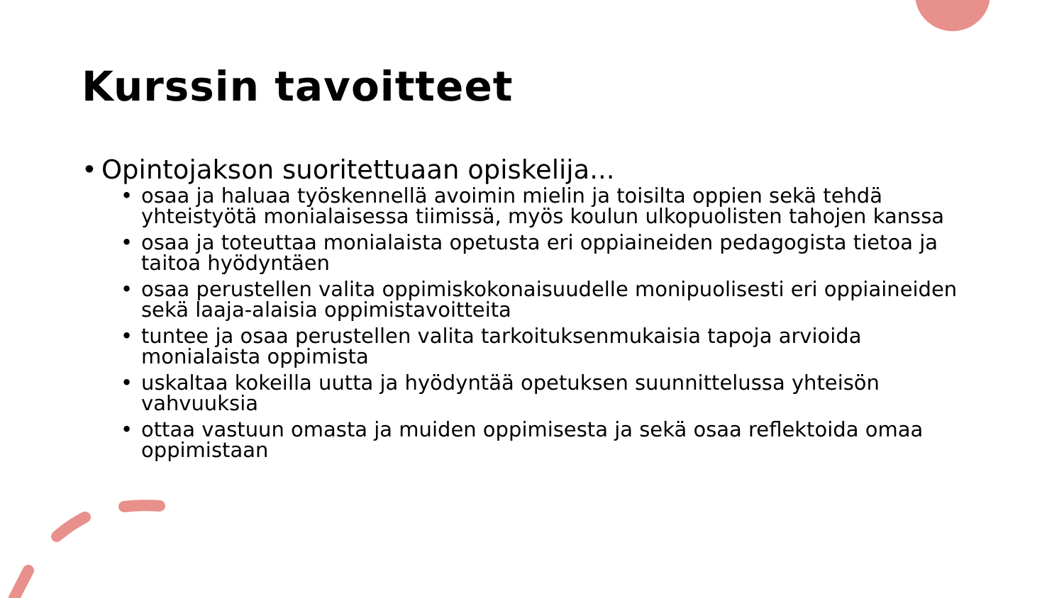Kurssin tavoitteet
• Opintojakson suoritettuaan opiskelija...
• osaa ja haluaa työskennellä avoimin mielin ja toisilta oppien sekä tehdä yhteistyötä monialaisessa tiimissä, myös koulun ulkopuolisten tahojen kanssa
• osaa ja toteuttaa monialaista opetusta eri oppiaineiden pedagogista tietoa ja taitoa hyödyntäen
• osaa perustellen valita oppimiskokonaisuudelle monipuolisesti eri oppiaineiden sekä laaja-alaisia oppimistavoitteita
• tuntee ja osaa perustellen valita tarkoituksenmukaisia tapoja arvioida monialaista oppimista
• uskaltaa kokeilla uutta ja hyödyntää opetuksen suunnittelussa yhteisön vahvuuksia
• ottaa vastuun omasta ja muiden oppimisesta ja sekä osaa reflektoida omaa oppimistaan